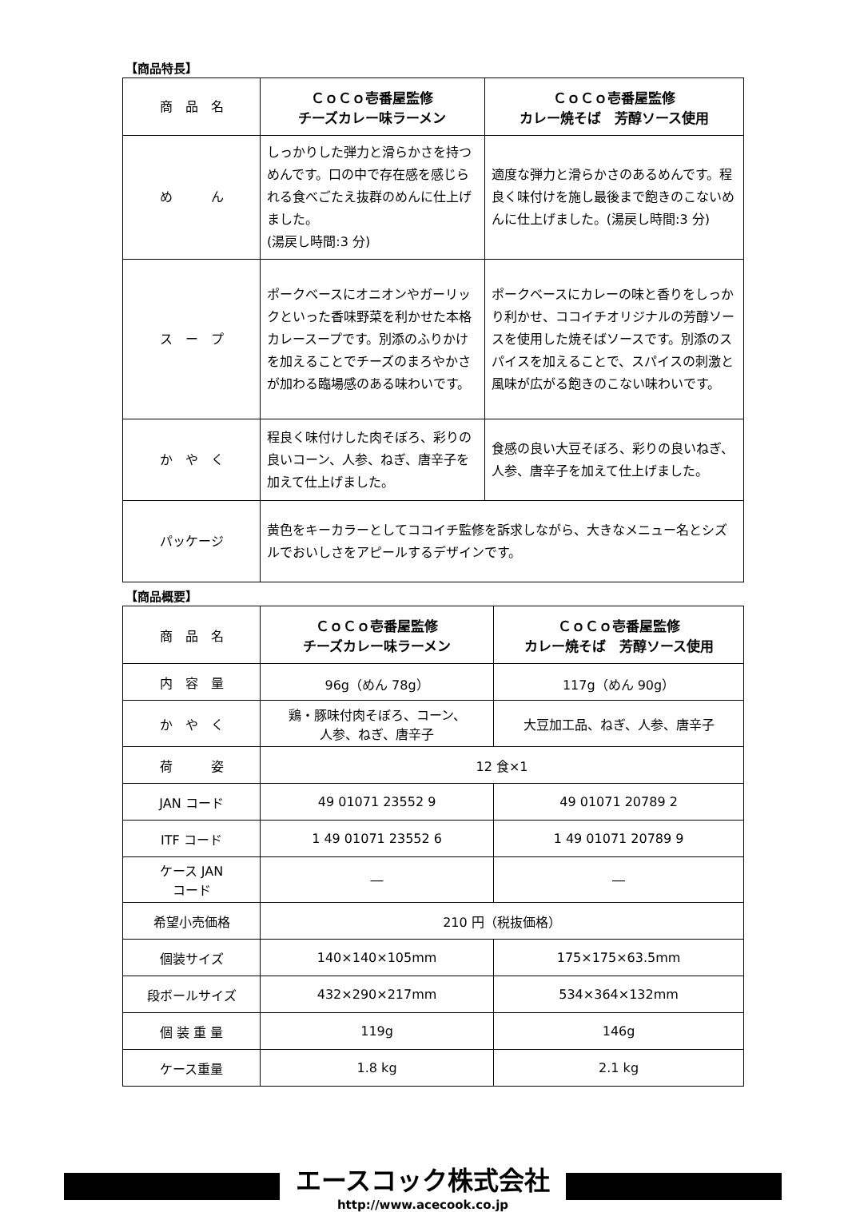【商品特長】
| 商 品 名 | ＣｏＣｏ壱番屋監修 チーズカレー味ラーメン | ＣｏＣｏ壱番屋監修 カレー焼そば 芳醇ソース使用 |
| め ん | しっかりした弾力と滑らかさを持つめんです。口の中で存在感を感じられる食べごたえ抜群のめんに仕上げました。 (湯戻し時間:3 分) | 適度な弾力と滑らかさのあるめんです。程良く味付けを施し最後まで飽きのこないめんに仕上げました。(湯戻し時間:3 分) |
| ス ー プ | ポークベースにオニオンやガーリックといった香味野菜を利かせた本格カレースープです。別添のふりかけを加えることでチーズのまろやかさが加わる臨場感のある味わいです。 | ポークベースにカレーの味と香りをしっかり利かせ、ココイチオリジナルの芳醇ソースを使用した焼そばソースです。別添のスパイスを加えることで、スパイスの刺激と風味が広がる飽きのこない味わいです。 |
| か や く | 程良く味付けした肉そぼろ、彩りの良いコーン、人参、ねぎ、唐辛子を加えて仕上げました。 | 食感の良い大豆そぼろ、彩りの良いねぎ、人参、唐辛子を加えて仕上げました。 |
| パッケージ | 黄色をキーカラーとしてココイチ監修を訴求しながら、大きなメニュー名とシズルでおいしさをアピールするデザインです。 | |
【商品概要】
| 商 品 名 | ＣｏＣｏ壱番屋監修 チーズカレー味ラーメン | ＣｏＣｏ壱番屋監修 カレー焼そば 芳醇ソース使用 |
| 内 容 量 | 96g（めん 78g） | 117g（めん 90g） |
| か や く | 鶏・豚味付肉そぼろ、コーン、 人参、ねぎ、唐辛子 | 大豆加工品、ねぎ、人参、唐辛子 |
| 荷 姿 | 12 食×1 | |
| JAN コード | 49 01071 23552 9 | 49 01071 20789 2 |
| ITF コード | 1 49 01071 23552 6 | 1 49 01071 20789 9 |
| ケース JAN コード | ― | ― |
| 希望小売価格 | 210 円（税抜価格） | |
| 個装サイズ | 140×140×105mm | 175×175×63.5mm |
| 段ボールサイズ | 432×290×217mm | 534×364×132mm |
| 個 装 重 量 | 119g | 146g |
| ケース重量 | 1.8 kg | 2.1 kg |
エースコック株式会社
http://www.acecook.co.jp